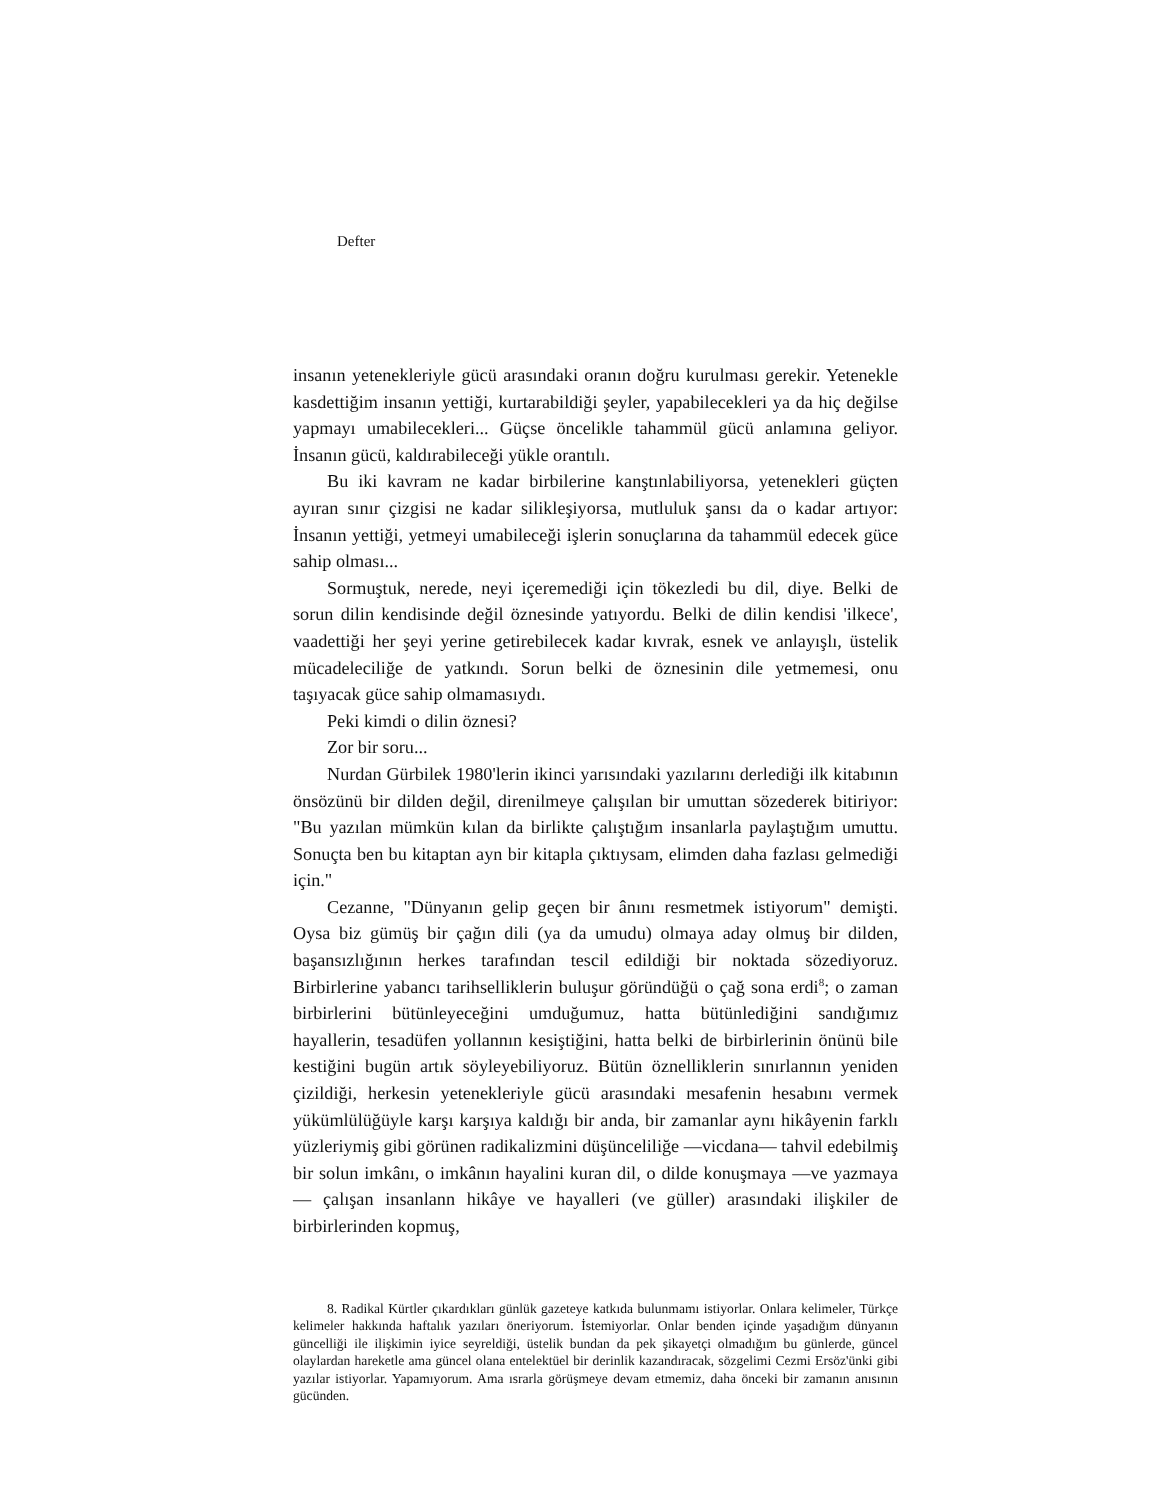Defter
insanın yetenekleriyle gücü arasındaki oranın doğru kurulması gerekir. Yetenekle kasdettiğim insanın yettiği, kurtarabildiği şeyler, yapabilecekleri ya da hiç değilse yapmayı umabilecekleri... Güçse öncelikle tahammül gücü anlamına geliyor. İnsanın gücü, kaldırabileceği yükle orantılı.
Bu iki kavram ne kadar birbilerine kanştınlabiliyorsa, yetenekleri güçten ayıran sınır çizgisi ne kadar silikleşiyorsa, mutluluk şansı da o kadar artıyor: İnsanın yettiği, yetmeyi umabileceği işlerin sonuçlarına da tahammül edecek güce sahip olması...
Sormuştuk, nerede, neyi içeremediği için tökezledi bu dil, diye. Belki de sorun dilin kendisinde değil öznesinde yatıyordu. Belki de dilin kendisi 'ilkece', vaadettiği her şeyi yerine getirebilecek kadar kıvrak, esnek ve anlayışlı, üstelik mücadeleciliğe de yatkındı. Sorun belki de öznesinin dile yetmemesi, onu taşıyacak güce sahip olmamasıydı.
Peki kimdi o dilin öznesi?
Zor bir soru...
Nurdan Gürbilek 1980'lerin ikinci yarısındaki yazılarını derlediği ilk kitabının önsözünü bir dilden değil, direnilmeye çalışılan bir umuttan sözederek bitiriyor: "Bu yazılan mümkün kılan da birlikte çalıştığım insanlarla paylaştığım umuttu. Sonuçta ben bu kitaptan ayn bir kitapla çıktıysam, elimden daha fazlası gelmediği için."
Cezanne, "Dünyanın gelip geçen bir ânını resmetmek istiyorum" demişti. Oysa biz gümüş bir çağın dili (ya da umudu) olmaya aday olmuş bir dilden, başansızlığının herkes tarafından tescil edildiği bir noktada sözediyoruz. Birbirlerine yabancı tarihselliklerin buluşur göründüğü o çağ sona erdi<sup>8</sup>; o zaman birbirlerini bütünleyeceğini umduğumuz, hatta bütünlediğini sandığımız hayallerin, tesadüfen yollannın kesiştiğini, hatta belki de birbirlerinin önünü bile kestiğini bugün artık söyleyebiliyoruz. Bütün öznelliklerin sınırlannın yeniden çizildiği, herkesin yetenekleriyle gücü arasındaki mesafenin hesabını vermek yükümlülüğüyle karşı karşıya kaldığı bir anda, bir zamanlar aynı hikâyenin farklı yüzleriymiş gibi görünen radikalizmini düşünceliliğe —vicdana— tahvil edebilmiş bir solun imkânı, o imkânın hayalini kuran dil, o dilde konuşmaya —ve yazmaya— çalışan insanlann hikâye ve hayalleri (ve güller) arasındaki ilişkiler de birbirlerinden kopmuş,
8. Radikal Kürtler çıkardıkları günlük gazeteye katkıda bulunmamı istiyorlar. Onlara kelimeler, Türkçe kelimeler hakkında haftalık yazıları öneriyorum. İstemiyorlar. Onlar benden içinde yaşadığım dünyanın güncelliği ile ilişkimin iyice seyreldiği, üstelik bundan da pek şikayetçi olmadığım bu günlerde, güncel olaylardan hareketle ama güncel olana entelektüel bir derinlik kazandıracak, sözgelimi Cezmi Ersöz'ünki gibi yazılar istiyorlar. Yapamıyorum. Ama ısrarla görüşmeye devam etmemiz, daha önceki bir zamanın anısının gücünden.